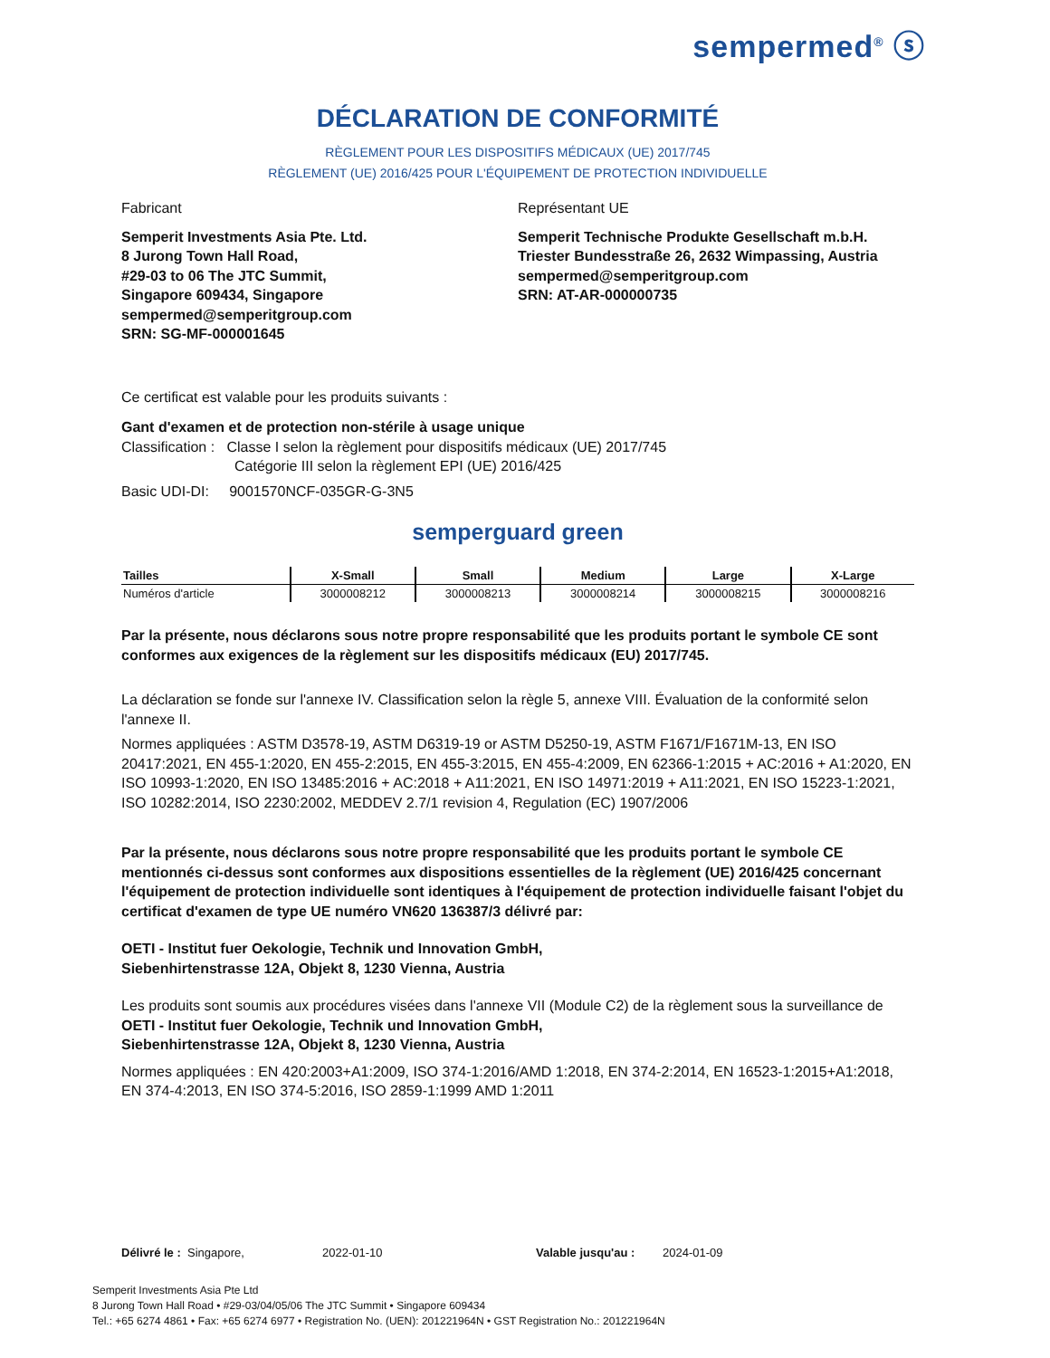sempermed<sup>®</sup> ⓢ
DÉCLARATION DE CONFORMITÉ
RÈGLEMENT POUR LES DISPOSITIFS MÉDICAUX (UE) 2017/745
RÈGLEMENT (UE) 2016/425 POUR L'ÉQUIPEMENT DE PROTECTION INDIVIDUELLE
Fabricant
Semperit Investments Asia Pte. Ltd.
8 Jurong Town Hall Road,
#29-03 to 06 The JTC Summit,
Singapore 609434, Singapore
sempermed@semperitgroup.com
SRN: SG-MF-000001645
Représentant UE
Semperit Technische Produkte Gesellschaft m.b.H.
Triester Bundesstraße 26, 2632 Wimpassing, Austria
sempermed@semperitgroup.com
SRN: AT-AR-000000735
Ce certificat est valable pour les produits suivants :
Gant d'examen et de protection non-stérile à usage unique
Classification : Classe I selon la règlement pour dispositifs médicaux (UE) 2017/745
Catégorie III selon la règlement EPI (UE) 2016/425
Basic UDI-DI: 9001570NCF-035GR-G-3N5
semperguard green
| Tailles | X-Small | Small | Medium | Large | X-Large |
| --- | --- | --- | --- | --- | --- |
| Numéros d'article | 3000008212 | 3000008213 | 3000008214 | 3000008215 | 3000008216 |
Par la présente, nous déclarons sous notre propre responsabilité que les produits portant le symbole CE sont conformes aux exigences de la règlement sur les dispositifs médicaux (EU) 2017/745.
La déclaration se fonde sur l'annexe IV. Classification selon la règle 5, annexe VIII. Évaluation de la conformité selon l'annexe II.
Normes appliquées : ASTM D3578-19, ASTM D6319-19 or ASTM D5250-19, ASTM F1671/F1671M-13, EN ISO 20417:2021, EN 455-1:2020, EN 455-2:2015, EN 455-3:2015, EN 455-4:2009, EN 62366-1:2015 + AC:2016 + A1:2020, EN ISO 10993-1:2020, EN ISO 13485:2016 + AC:2018 + A11:2021, EN ISO 14971:2019 + A11:2021, EN ISO 15223-1:2021, ISO 10282:2014, ISO 2230:2002, MEDDEV 2.7/1 revision 4, Regulation (EC) 1907/2006
Par la présente, nous déclarons sous notre propre responsabilité que les produits portant le symbole CE mentionnés ci-dessus sont conformes aux dispositions essentielles de la règlement (UE) 2016/425 concernant l'équipement de protection individuelle sont identiques à l'équipement de protection individuelle faisant l'objet du certificat d'examen de type UE numéro VN620 136387/3 délivré par:
OETI - Institut fuer Oekologie, Technik und Innovation GmbH,
Siebenhirtenstrasse 12A, Objekt 8, 1230 Vienna, Austria
Les produits sont soumis aux procédures visées dans l'annexe VII (Module C2) de la règlement sous la surveillance de
OETI - Institut fuer Oekologie, Technik und Innovation GmbH,
Siebenhirtenstrasse 12A, Objekt 8, 1230 Vienna, Austria
Normes appliquées : EN 420:2003+A1:2009, ISO 374-1:2016/AMD 1:2018, EN 374-2:2014, EN 16523-1:2015+A1:2018, EN 374-4:2013, EN ISO 374-5:2016, ISO 2859-1:1999 AMD 1:2011
Délivré le : Singapore, 2022-01-10 Valable jusqu'au : 2024-01-09
Semperit Investments Asia Pte Ltd
8 Jurong Town Hall Road • #29-03/04/05/06 The JTC Summit • Singapore 609434
Tel.: +65 6274 4861 • Fax: +65 6274 6977 • Registration No. (UEN): 201221964N • GST Registration No.: 201221964N